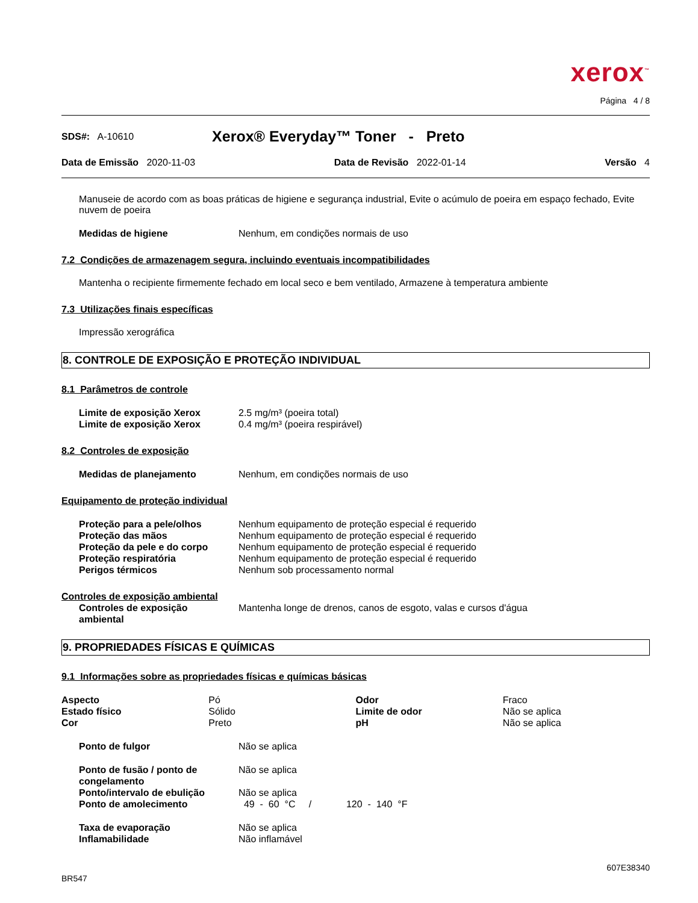xerox<sup>™</sup>
Página 4 / 8
SDS#: A-10610 Xerox® Everyday™ Toner - Preto
Data de Emissão 2020-11-03 Data de Revisão 2022-01-14 Versão 4
Manuseie de acordo com as boas práticas de higiene e segurança industrial, Evite o acúmulo de poeira em espaço fechado, Evite nuvem de poeira
| Medidas de higiene | Nenhum, em condições normais de uso |
7.2 Condições de armazenagem segura, incluindo eventuais incompatibilidades
Mantenha o recipiente firmemente fechado em local seco e bem ventilado, Armazene à temperatura ambiente
7.3 Utilizações finais específicas
Impressão xerográfica
8. CONTROLE DE EXPOSIÇÃO E PROTEÇÃO INDIVIDUAL
8.1 Parâmetros de controle
| Limite de exposição Xerox | 2.5 mg/m³ (poeira total) |
| Limite de exposição Xerox | 0.4 mg/m³ (poeira respirável) |
8.2 Controles de exposição
| Medidas de planejamento | Nenhum, em condições normais de uso |
Equipamento de proteção individual
| Proteção para a pele/olhos | Nenhum equipamento de proteção especial é requerido |
| Proteção das mãos | Nenhum equipamento de proteção especial é requerido |
| Proteção da pele e do corpo | Nenhum equipamento de proteção especial é requerido |
| Proteção respiratória | Nenhum equipamento de proteção especial é requerido |
| Perigos térmicos | Nenhum sob processamento normal |
Controles de exposição ambiental
| Controles de exposição ambiental | Mantenha longe de drenos, canos de esgoto, valas e cursos d'água |
9. PROPRIEDADES FÍSICAS E QUÍMICAS
9.1 Informações sobre as propriedades físicas e químicas básicas
| Aspecto | Pó | Odor | Fraco |
| Estado físico | Sólido | Limite de odor | Não se aplica |
| Cor | Preto | pH | Não se aplica |
| Ponto de fulgor | Não se aplica |
| Ponto de fusão / ponto de congelamento | Não se aplica |
| Ponto/intervalo de ebulição | Não se aplica |
| Ponto de amolecimento | 49 - 60 °C / 120 - 140 °F |
| Taxa de evaporação | Não se aplica |
| Inflamabilidade | Não inflamável |
BR547 607E38340